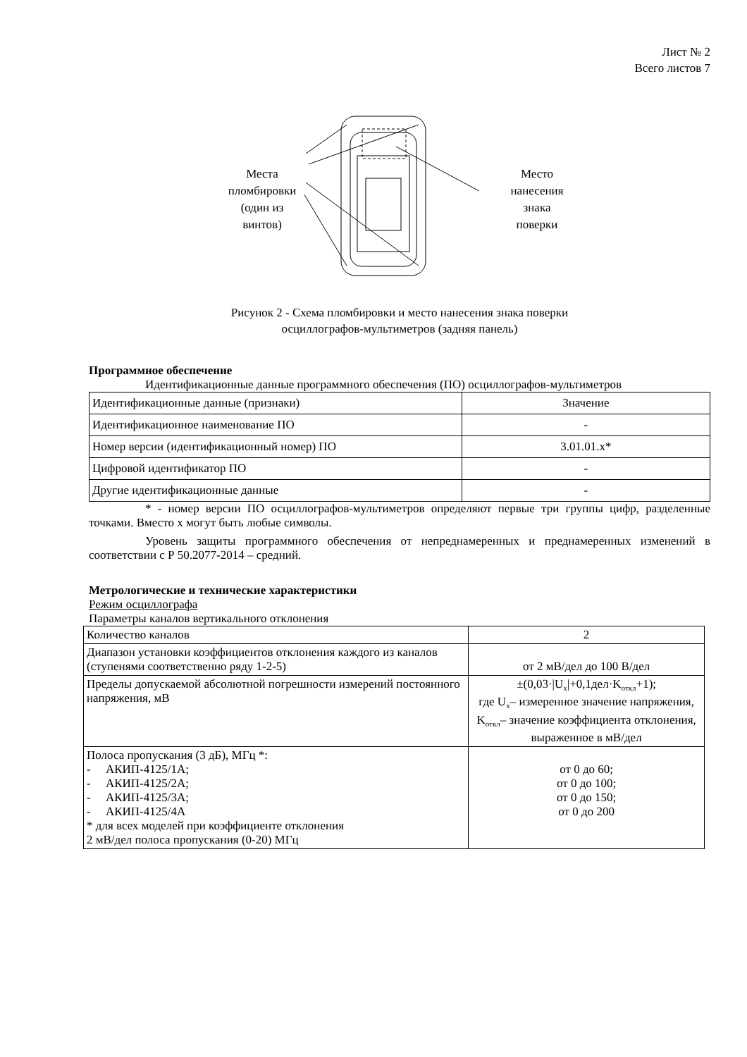Лист № 2
Всего листов 7
Места
пломбировки
(один из
винтов)
Место
нанесения
знака
поверки
Рисунок 2 - Схема пломбировки и место нанесения знака поверки
осциллографов-мультиметров (задняя панель)
Программное обеспечение
Идентификационные данные программного обеспечения (ПО) осциллографов-мультиметров
| Идентификационные данные (признаки) | Значение |
| Идентификационное наименование ПО | - |
| Номер версии (идентификационный номер) ПО | 3.01.01.x* |
| Цифровой идентификатор ПО | - |
| Другие идентификационные данные | - |
* - номер версии ПО осциллографов-мультиметров определяют первые три группы цифр, разделенные точками. Вместо x могут быть любые символы.
Уровень защиты программного обеспечения от непреднамеренных и преднамеренных изменений в соответствии с Р 50.2077-2014 – средний.
Метрологические и технические характеристики
Режим осциллографа
Параметры каналов вертикального отклонения
| Количество каналов | 2 |
| Диапазон установки коэффициентов отклонения каждого из каналов (ступенями соответственно ряду 1-2-5) | от 2 мВ/дел до 100 В/дел |
| Пределы допускаемой абсолютной погрешности измерений постоянного напряжения, мВ | ±(0,03·/U<sub>x</sub>/+0,1дел·K<sub>откл</sub>+1); где U<sub>x</sub>– измеренное значение напряжения, K<sub>откл</sub>– значение коэффициента отклонения, выраженное в мВ/дел |
| Полоса пропускания (3 дБ), МГц *: - АКИП-4125/1А; - АКИП-4125/2А; - АКИП-4125/3А; - АКИП-4125/4А * для всех моделей при коэффициенте отклонения 2 мВ/дел полоса пропускания (0-20) МГц | от 0 до 60; от 0 до 100; от 0 до 150; от 0 до 200 |